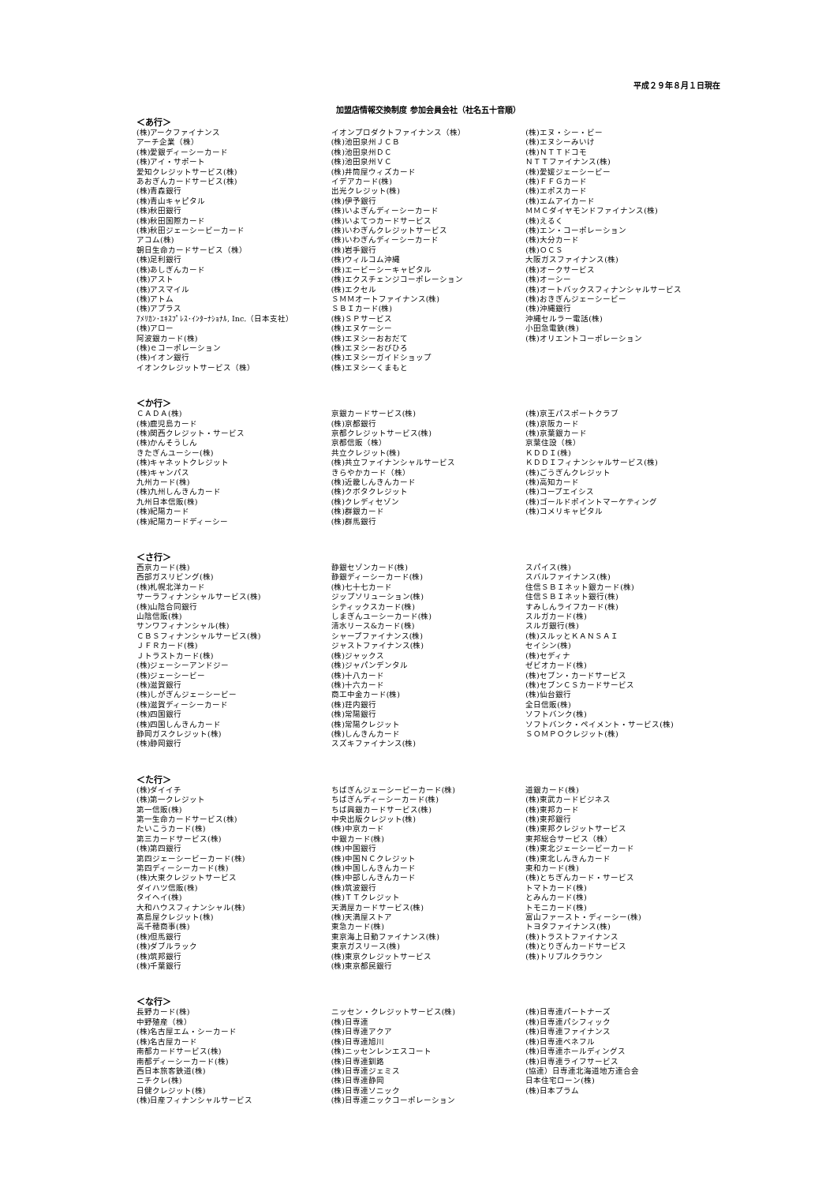平成２９年８月１日現在
加盟店情報交換制度 参加会員会社（社名五十音順）
＜あ行＞
| (株)アークファイナンス アーチ企業（株） (株)愛銀ディーシーカード (株)アイ・サポート 愛知クレジットサービス(株) あおぎんカードサービス(株) (株)青森銀行 (株)青山キャピタル (株)秋田銀行 (株)秋田国際カード (株)秋田ジェーシービーカード アコム(株) 朝日生命カードサービス（株） (株)足利銀行 (株)あしぎんカード (株)アスト (株)アスマイル (株)アトム (株)アプラス ｱﾒﾘｶﾝ･ｴｷｽﾌﾟﾚｽ･ｲﾝﾀｰﾅｼｮﾅﾙ, Inc.（日本支社） (株)アロー 阿波銀カード(株) (株)ｅコーポレーション (株)イオン銀行 イオンクレジットサービス（株） | イオンプロダクトファイナンス（株） (株)池田泉州ＪＣＢ (株)池田泉州ＤＣ (株)池田泉州ＶＣ (株)井筒屋ウィズカード イデアカード(株) 出光クレジット(株) (株)伊予銀行 (株)いよぎんディーシーカード (株)いよてつカードサービス (株)いわぎんクレジットサービス (株)いわぎんディーシーカード (株)岩手銀行 (株)ウィルコム沖縄 (株)エービーシーキャピタル (株)エクスチェンジコーポレーション (株)エクセル ＳＭＭオートファイナンス(株) ＳＢＩカード(株) (株)ＳＰサービス (株)エヌケーシー (株)エヌシーおおだて (株)エヌシーおびひろ (株)エヌシーガイドショップ (株)エヌシーくまもと | (株)エヌ・シー・ビー (株)エヌシーみいけ (株)ＮＴＴドコモ ＮＴＴファイナンス(株) (株)愛媛ジェーシービー (株)ＦＦＧカード (株)エポスカード (株)エムアイカード ＭＭＣダイヤモンドファイナンス(株) (株)えるく (株)エン・コーポレーション (株)大分カード (株)ＯＣＳ 大阪ガスファイナンス(株) (株)オークサービス (株)オーシー (株)オートバックスフィナンシャルサービス (株)おきぎんジェーシービー (株)沖縄銀行 沖縄セルラー電話(株) 小田急電鉄(株) (株)オリエントコーポレーション |
＜か行＞
| ＣＡＤＡ(株) (株)鹿児島カード (株)関西クレジット・サービス (株)かんそうしん きたぎんユーシー(株) (株)キャネットクレジット (株)キャンパス 九州カード(株) (株)九州しんきんカード 九州日本信販(株) (株)紀陽カード (株)紀陽カードディーシー | 京銀カードサービス(株) (株)京都銀行 京都クレジットサービス(株) 京都信販（株） 共立クレジット(株) (株)共立ファイナンシャルサービス きらやかカード（株） (株)近畿しんきんカード (株)クボタクレジット (株)クレディセゾン (株)群銀カード (株)群馬銀行 | (株)京王パスポートクラブ (株)京阪カード (株)京葉銀カード 京葉住設（株） ＫＤＤＩ(株) ＫＤＤＩフィナンシャルサービス(株) (株)ごうぎんクレジット (株)高知カード (株)コープエイシス (株)ゴールドポイントマーケティング (株)コメリキャピタル |
＜さ行＞
| 西京カード(株) 西部ガスリビング(株) (株)札幌北洋カード サーラフィナンシャルサービス(株) (株)山陰合同銀行 山陰信販(株) サンワフィナンシャル(株) ＣＢＳフィナンシャルサービス(株) ＪＦＲカード(株) Ｊトラストカード(株) (株)ジェーシーアンドジー (株)ジェーシービー (株)滋賀銀行 (株)しがぎんジェーシービー (株)滋賀ディーシーカード (株)四国銀行 (株)四国しんきんカード 静岡ガスクレジット(株) (株)静岡銀行 | 静銀セゾンカード(株) 静銀ディーシーカード(株) (株)七十七カード ジップソリューション(株) シティックスカード(株) しまぎんユーシーカード(株) 清水リース&カード(株) シャープファイナンス(株) ジャストファイナンス(株) (株)ジャックス (株)ジャパンデンタル (株)十八カード (株)十六カード 商工中金カード(株) (株)荘内銀行 (株)常陽銀行 (株)常陽クレジット (株)しんきんカード スズキファイナンス(株) | スパイス(株) スバルファイナンス(株) 住信ＳＢＩネット銀カード(株) 住信ＳＢＩネット銀行(株) すみしんライフカード(株) スルガカード(株) スルガ銀行(株) (株)スルッとＫＡＮＳＡＩ セイシン(株) (株)セディナ ゼビオカード(株) (株)セブン・カードサービス (株)セブンＣＳカードサービス (株)仙台銀行 全日信販(株) ソフトバンク(株) ソフトバンク・ペイメント・サービス(株) ＳＯＭＰＯクレジット(株) |
＜た行＞
| (株)ダイイチ (株)第一クレジット 第一信販(株) 第一生命カードサービス(株) たいこうカード(株) 第三カードサービス(株) (株)第四銀行 第四ジェーシービーカード(株) 第四ディーシーカード(株) (株)大東クレジットサービス ダイハツ信販(株) タイヘイ(株) 大和ハウスフィナンシャル(株) 髙島屋クレジット(株) 高千穂商事(株) (株)但馬銀行 (株)ダブルラック (株)筑邦銀行 (株)千葉銀行 | ちばぎんジェーシービーカード(株) ちばぎんディーシーカード(株) ちば興銀カードサービス(株) 中央出版クレジット(株) (株)中京カード 中銀カード(株) (株)中国銀行 (株)中国ＮＣクレジット (株)中国しんきんカード (株)中部しんきんカード (株)筑波銀行 (株)ＴＴクレジット 天満屋カードサービス(株) (株)天満屋ストア 東急カード(株) 東京海上日動ファイナンス(株) 東京ガスリース(株) (株)東京クレジットサービス (株)東京都民銀行 | 道銀カード(株) (株)東武カードビジネス (株)東邦カード (株)東邦銀行 (株)東邦クレジットサービス 東邦総合サービス（株） (株)東北ジェーシービーカード (株)東北しんきんカード 東和カード(株) (株)とちぎんカード・サービス トマトカード(株) とみんカード(株) トモニカード(株) 富山ファースト・ディーシー(株) トヨタファイナンス(株) (株)トラストファイナンス (株)とりぎんカードサービス (株)トリプルクラウン |
＜な行＞
| 長野カード(株) 中野殖産（株） (株)名古屋エム・シーカード (株)名古屋カード 南都カードサービス(株) 南都ディーシーカード(株) 西日本旅客鉄道(株) ニチクレ(株) 日健クレジット(株) (株)日産フィナンシャルサービス | ニッセン・クレジットサービス(株) (株)日専連 (株)日専連アクア (株)日専連旭川 (株)ニッセンレンエスコート (株)日専連釧路 (株)日専連ジェミス (株)日専連静岡 (株)日専連ソニック (株)日専連ニックコーポレーション | (株)日専連パートナーズ (株)日専連パシフィック (株)日専連ファイナンス (株)日専連ベネフル (株)日専連ホールディングス (株)日専連ライフサービス (協連）日専連北海道地方連合会 日本住宅ローン(株) (株)日本プラム |